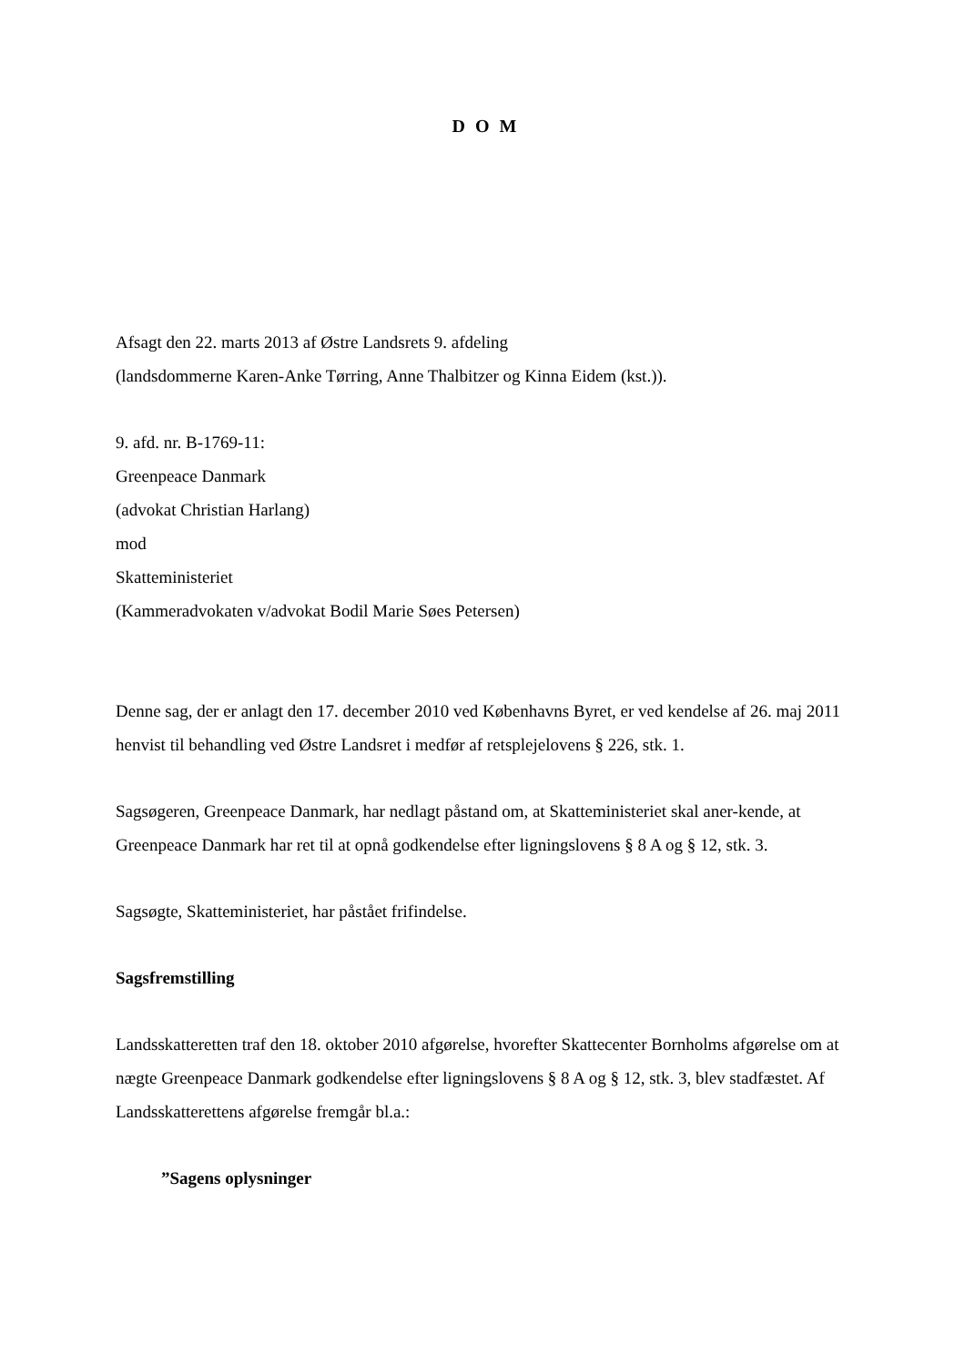D O M
Afsagt den 22. marts 2013 af Østre Landsrets 9. afdeling
(landsdommerne Karen-Anke Tørring, Anne Thalbitzer og Kinna Eidem (kst.)).
9. afd. nr. B-1769-11:
Greenpeace Danmark
(advokat Christian Harlang)
mod
Skatteministeriet
(Kammeradvokaten v/advokat Bodil Marie Søes Petersen)
Denne sag, der er anlagt den 17. december 2010 ved Københavns Byret, er ved kendelse af 26. maj 2011 henvist til behandling ved Østre Landsret i medfør af retsplejelovens § 226, stk. 1.
Sagsøgeren, Greenpeace Danmark, har nedlagt påstand om, at Skatteministeriet skal aner-kende, at Greenpeace Danmark har ret til at opnå godkendelse efter ligningslovens § 8 A og § 12, stk. 3.
Sagsøgte, Skatteministeriet, har påstået frifindelse.
Sagsfremstilling
Landsskatteretten traf den 18. oktober 2010 afgørelse, hvorefter Skattecenter Bornholms afgørelse om at nægte Greenpeace Danmark godkendelse efter ligningslovens § 8 A og § 12, stk. 3, blev stadfæstet. Af Landsskatterettens afgørelse fremgår bl.a.:
”Sagens oplysninger